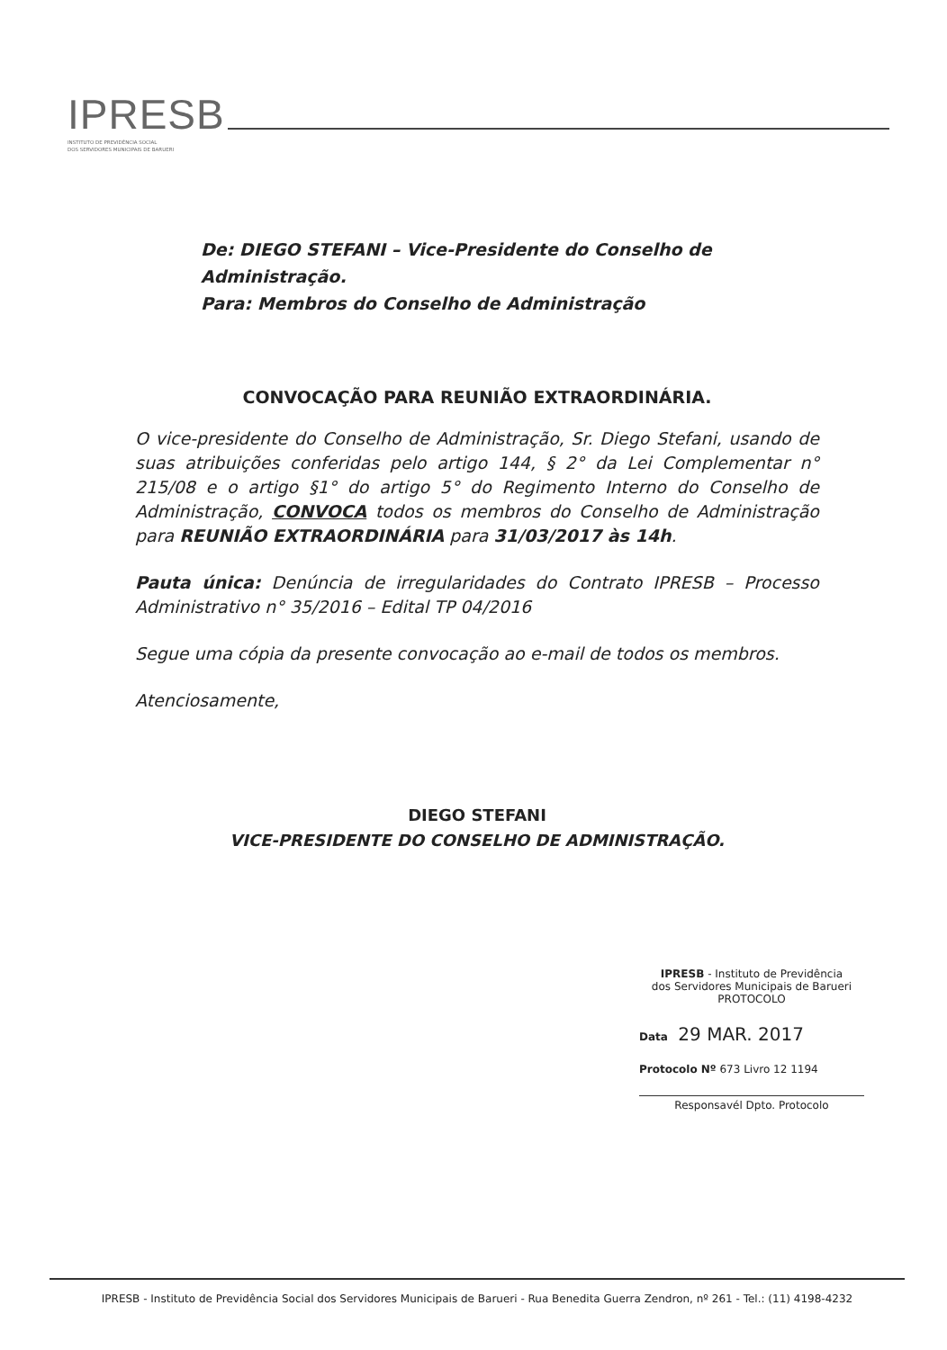IPRESB
INSTITUTO DE PREVIDÊNCIA SOCIAL
DOS SERVIDORES MUNICIPAIS DE BARUERI
De: DIEGO STEFANI – Vice-Presidente do Conselho de Administração.
Para: Membros do Conselho de Administração
CONVOCAÇÃO PARA REUNIÃO EXTRAORDINÁRIA.
O vice-presidente do Conselho de Administração, Sr. Diego Stefani, usando de suas atribuições conferidas pelo artigo 144, § 2° da Lei Complementar n° 215/08 e o artigo §1° do artigo 5° do Regimento Interno do Conselho de Administração, CONVOCA todos os membros do Conselho de Administração para REUNIÃO EXTRAORDINÁRIA para 31/03/2017 às 14h.
Pauta única: Denúncia de irregularidades do Contrato IPRESB – Processo Administrativo n° 35/2016 – Edital TP 04/2016
Segue uma cópia da presente convocação ao e-mail de todos os membros.
Atenciosamente,
DIEGO STEFANI
VICE-PRESIDENTE DO CONSELHO DE ADMINISTRAÇÃO.
IPRESB - Instituto de Previdência
dos Servidores Municipais de Barueri
PROTOCOLO
Data 29 MAR. 2017
Protocolo Nº 673 Livro 12 1194
Responsavél Dpto. Protocolo
IPRESB - Instituto de Previdência Social dos Servidores Municipais de Barueri - Rua Benedita Guerra Zendron, nº 261 - Tel.: (11) 4198-4232